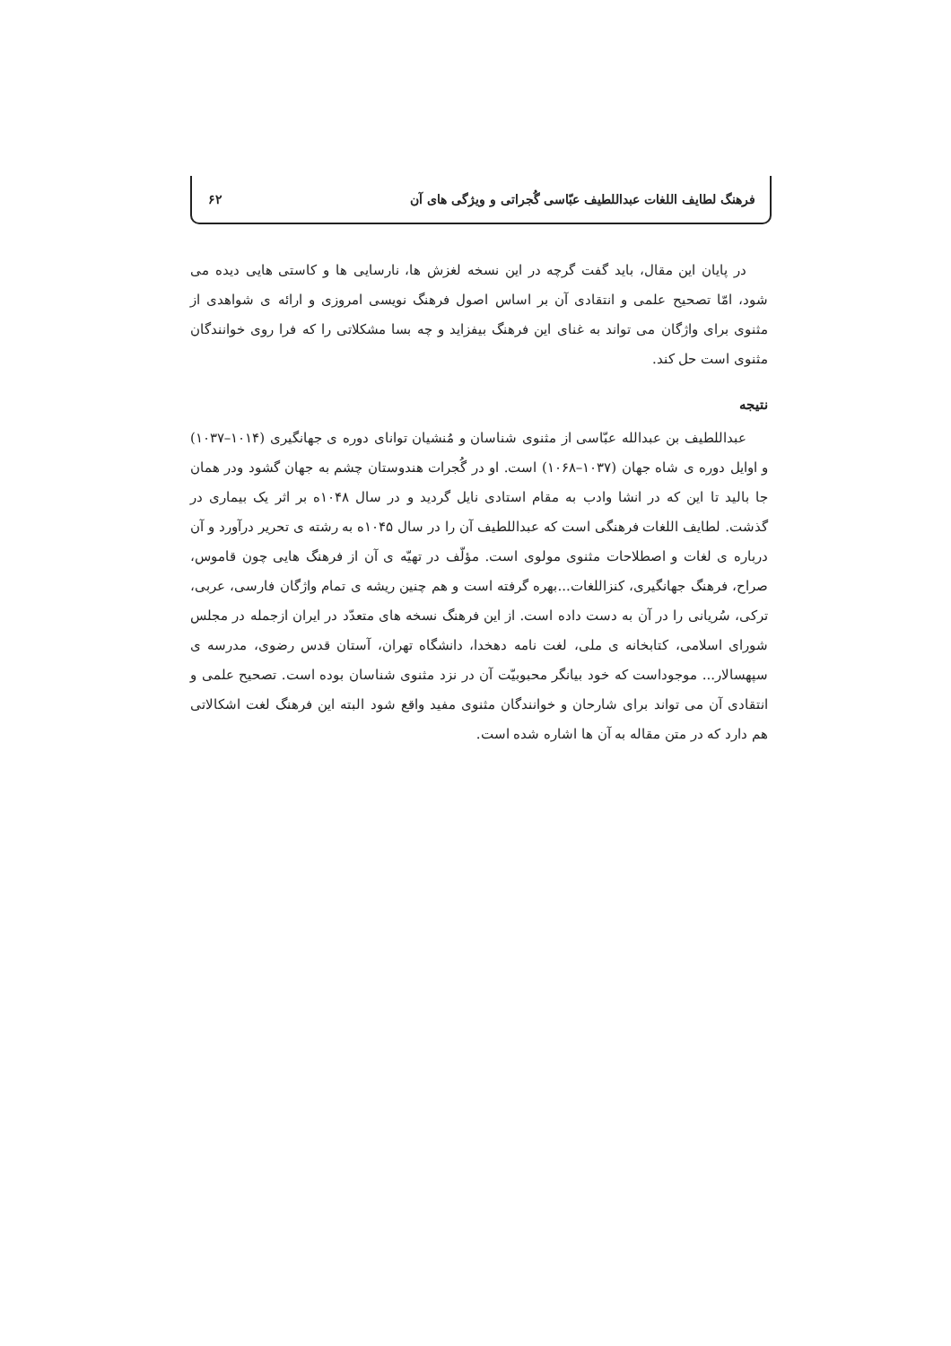فرهنگ لطایف اللغات عبداللطیف عبّاسی گُجراتی و ویژگی های آن ۶۲
در پایان این مقال، باید گفت گرچه در این نسخه لغزش ها، نارسایی ها و کاستی هایی دیده می شود، امّا تصحیح علمی و انتقادی آن بر اساس اصول فرهنگ نویسی امروزی و ارائه ی شواهدی از مثنوی برای واژگان می تواند به غنای این فرهنگ بیفزاید و چه بسا مشکلاتی را که فرا روی خوانندگان مثنوی است حل کند.
نتیجه
عبداللطیف بن عبدالله عبّاسی از مثنوی شناسان و مُنشیان توانای دوره ی جهانگیری (۱۰۱۴–۱۰۳۷) و اوایل دوره ی شاه جهان (۱۰۳۷–۱۰۶۸) است. او در گُجرات هندوستان چشم به جهان گشود ودر همان جا بالید تا این که در انشا وادب به مقام استادی نایل گردید و در سال ۱۰۴۸ه بر اثر یک بیماری در گذشت. لطایف اللغات فرهنگی است که عبداللطیف آن را در سال ۱۰۴۵ه به رشته ی تحریر درآورد و آن درباره ی لغات و اصطلاحات مثنوی مولوی است. مؤلّف در تهیّه ی آن از فرهنگ هایی چون قاموس، صراح، فرهنگ جهانگیری، کنزاللغات...بهره گرفته است و هم چنین ریشه ی تمام واژگان فارسی، عربی، ترکی، سُریانی را در آن به دست داده است. از این فرهنگ نسخه های متعدّد در ایران ازجمله در مجلس شورای اسلامی، کتابخانه ی ملی، لغت نامه دهخدا، دانشگاه تهران، آستان قدس رضوی، مدرسه ی سپهسالار... موجوداست که خود بیانگر محبوبیّت آن در نزد مثنوی شناسان بوده است. تصحیح علمی و انتقادی آن می تواند برای شارحان و خوانندگان مثنوی مفید واقع شود البته این فرهنگ لغت اشکالاتی هم دارد که در متن مقاله به آن ها اشاره شده است.